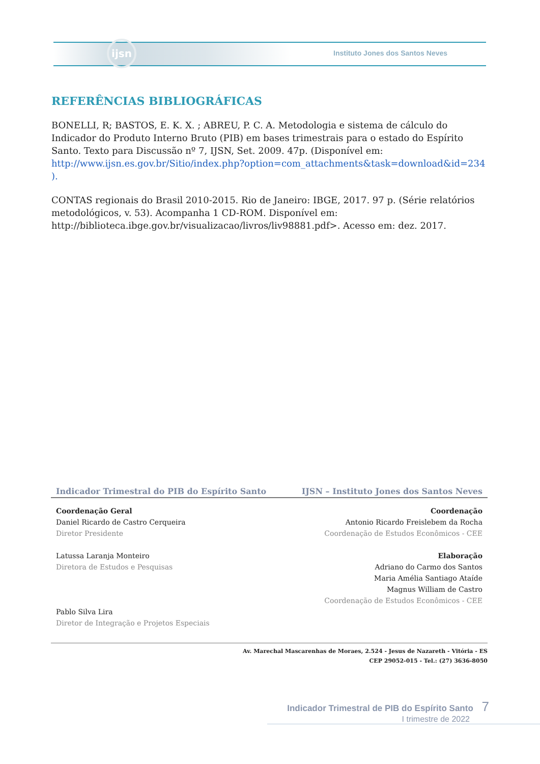ijsn
Instituto Jones dos Santos Neves
REFERÊNCIAS BIBLIOGRÁFICAS
BONELLI, R; BASTOS, E. K. X. ; ABREU, P. C. A. Metodologia e sistema de cálculo do Indicador do Produto Interno Bruto (PIB) em bases trimestrais para o estado do Espírito Santo. Texto para Discussão nº 7, IJSN, Set. 2009. 47p. (Disponível em: http://www.ijsn.es.gov.br/Sitio/index.php?option=com_attachments&task=download&id=234 ).
CONTAS regionais do Brasil 2010-2015. Rio de Janeiro: IBGE, 2017. 97 p. (Série relatórios metodológicos, v. 53). Acompanha 1 CD-ROM. Disponível em: http://biblioteca.ibge.gov.br/visualizacao/livros/liv98881.pdf>. Acesso em: dez. 2017.
Indicador Trimestral do PIB do Espírito Santo IJSN – Instituto Jones dos Santos Neves
Coordenação Geral
Daniel Ricardo de Castro Cerqueira
Diretor Presidente
Latussa Laranja Monteiro
Diretora de Estudos e Pesquisas
Pablo Silva Lira
Diretor de Integração e Projetos Especiais
Coordenação
Antonio Ricardo Freislebem da Rocha
Coordenação de Estudos Econômicos - CEE
Elaboração
Adriano do Carmo dos Santos
Maria Amélia Santiago Ataíde
Magnus William de Castro
Coordenação de Estudos Econômicos - CEE
Av. Marechal Mascarenhas de Moraes, 2.524 - Jesus de Nazareth - Vitória - ES
CEP 29052-015 - Tel.: (27) 3636-8050
Indicador Trimestral de PIB do Espírito Santo 7
I trimestre de 2022